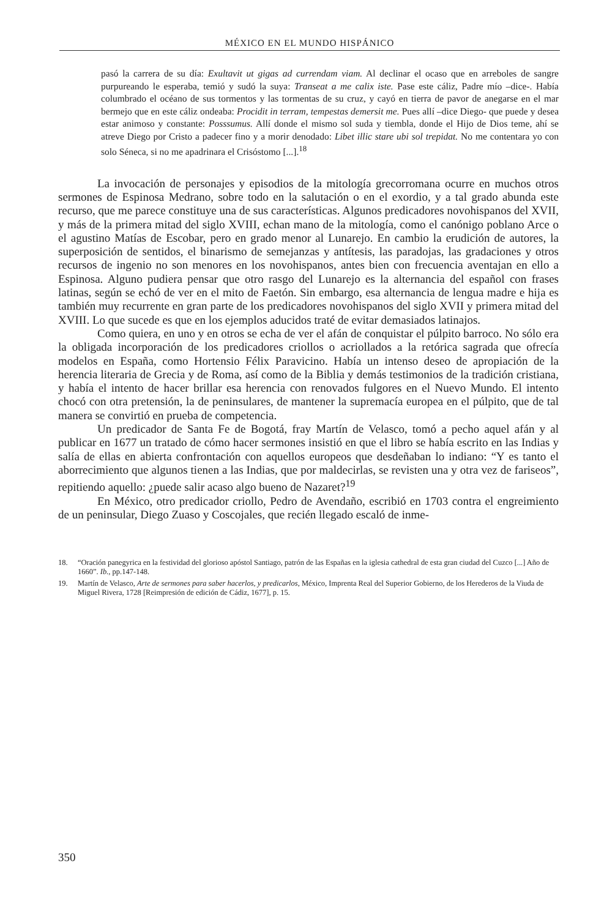MÉXICO EN EL MUNDO HISPÁNICO
pasó la carrera de su día: Exultavit ut gigas ad currendam viam. Al declinar el ocaso que en arreboles de sangre purpureando le esperaba, temió y sudó la suya: Transeat a me calix iste. Pase este cáliz, Padre mío –dice-. Había columbrado el océano de sus tormentos y las tormentas de su cruz, y cayó en tierra de pavor de anegarse en el mar bermejo que en este cáliz ondeaba: Procidit in terram, tempestas demersit me. Pues allí –dice Diego- que puede y desea estar animoso y constante: Posssumus. Allí donde el mismo sol suda y tiembla, donde el Hijo de Dios teme, ahí se atreve Diego por Cristo a padecer fino y a morir denodado: Libet illic stare ubi sol trepidat. No me contentara yo con solo Séneca, si no me apadrinara el Crisóstomo [...].<sup>18</sup>
La invocación de personajes y episodios de la mitología grecorromana ocurre en muchos otros sermones de Espinosa Medrano, sobre todo en la salutación o en el exordio, y a tal grado abunda este recurso, que me parece constituye una de sus características. Algunos predicadores novohispanos del XVII, y más de la primera mitad del siglo XVIII, echan mano de la mitología, como el canónigo poblano Arce o el agustino Matías de Escobar, pero en grado menor al Lunarejo. En cambio la erudición de autores, la superposición de sentidos, el binarismo de semejanzas y antítesis, las paradojas, las gradaciones y otros recursos de ingenio no son menores en los novohispanos, antes bien con frecuencia aventajan en ello a Espinosa. Alguno pudiera pensar que otro rasgo del Lunarejo es la alternancia del español con frases latinas, según se echó de ver en el mito de Faetón. Sin embargo, esa alternancia de lengua madre e hija es también muy recurrente en gran parte de los predicadores novohispanos del siglo XVII y primera mitad del XVIII. Lo que sucede es que en los ejemplos aducidos traté de evitar demasiados latinajos.
Como quiera, en uno y en otros se echa de ver el afán de conquistar el púlpito barroco. No sólo era la obligada incorporación de los predicadores criollos o acriollados a la retórica sagrada que ofrecía modelos en España, como Hortensio Félix Paravicino. Había un intenso deseo de apropiación de la herencia literaria de Grecia y de Roma, así como de la Biblia y demás testimonios de la tradición cristiana, y había el intento de hacer brillar esa herencia con renovados fulgores en el Nuevo Mundo. El intento chocó con otra pretensión, la de peninsulares, de mantener la supremacía europea en el púlpito, que de tal manera se convirtió en prueba de competencia.
Un predicador de Santa Fe de Bogotá, fray Martín de Velasco, tomó a pecho aquel afán y al publicar en 1677 un tratado de cómo hacer sermones insistió en que el libro se había escrito en las Indias y salía de ellas en abierta confrontación con aquellos europeos que desdeñaban lo indiano: “Y es tanto el aborrecimiento que algunos tienen a las Indias, que por maldecirlas, se revisten una y otra vez de fariseos”, repitiendo aquello: ¿puede salir acaso algo bueno de Nazaret?<sup>19</sup>
En México, otro predicador criollo, Pedro de Avendaño, escribió en 1703 contra el engreimiento de un peninsular, Diego Zuaso y Coscojales, que recién llegado escaló de inme-
18. “Oración panegyrica en la festividad del glorioso apóstol Santiago, patrón de las Españas en la iglesia cathedral de esta gran ciudad del Cuzco [...] Año de 1660”. Ib., pp.147-148.
19. Martín de Velasco, Arte de sermones para saber hacerlos, y predicarlos, México, Imprenta Real del Superior Gobierno, de los Herederos de la Viuda de Miguel Rivera, 1728 [Reimpresión de edición de Cádiz, 1677], p. 15.
350